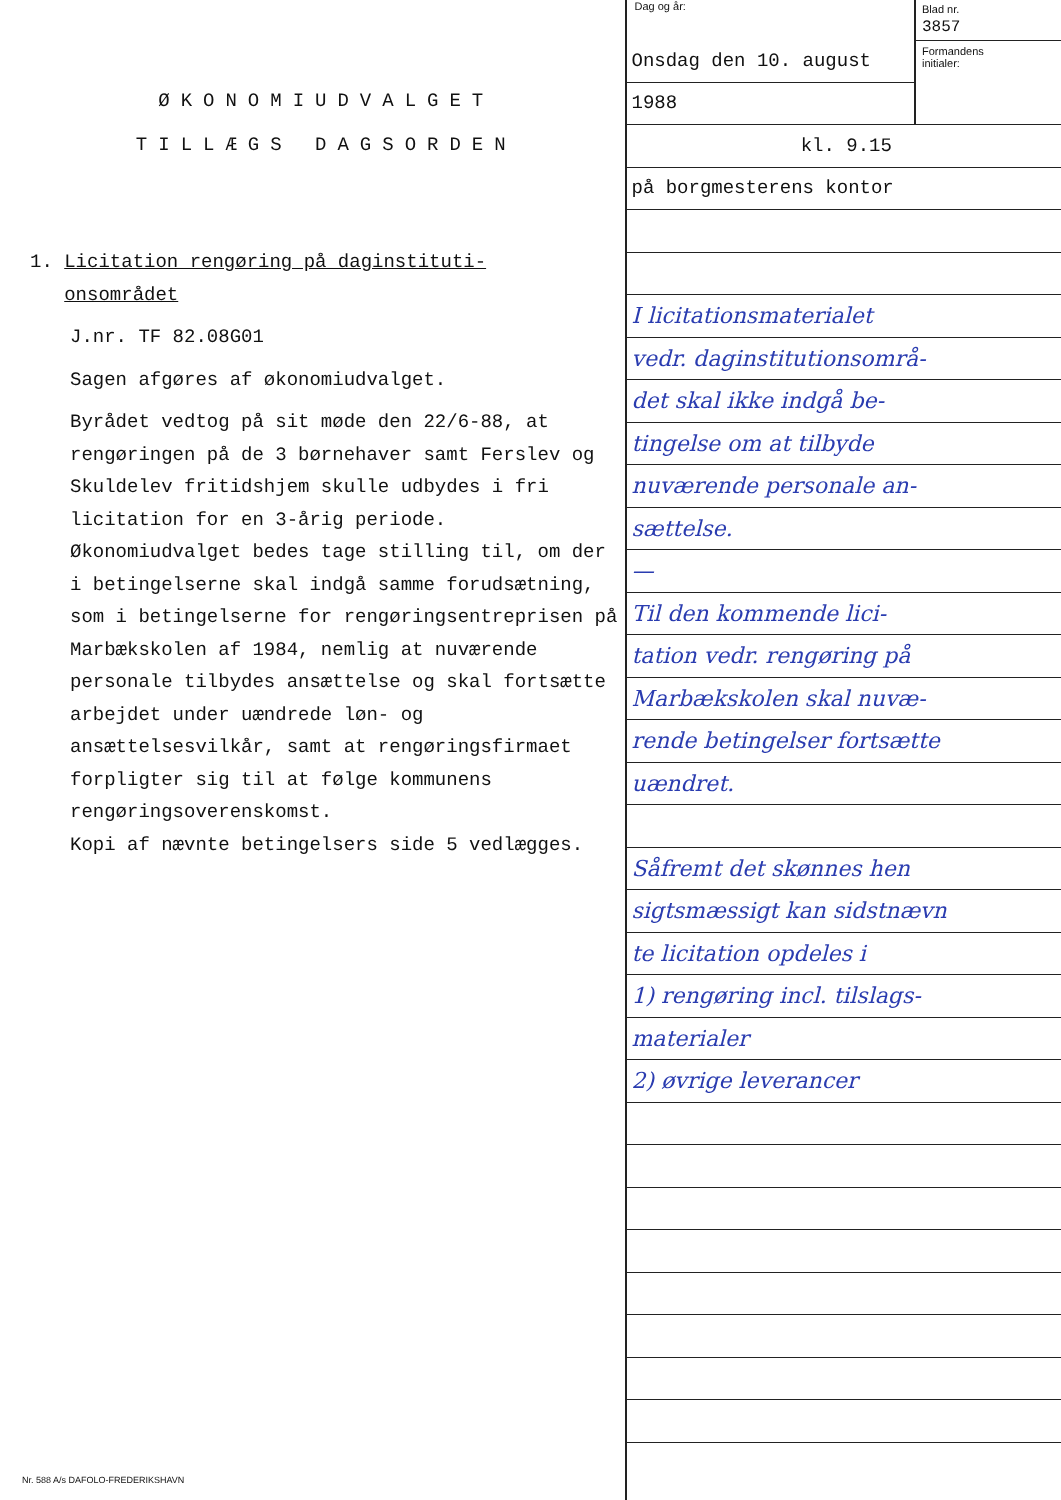ØKONOMIUDVALGET
TILLÆGS DAGSORDEN
1. Licitation rengøring på daginstituti-
onsområdet
J.nr. TF 82.08G01
Sagen afgøres af økonomiudvalget.
Byrådet vedtog på sit møde den 22/6-88, at rengøringen på de 3 børnehaver samt Ferslev og Skuldelev fritidshjem skulle udbydes i fri licitation for en 3-årig periode.
Økonomiudvalget bedes tage stilling til, om der i betingelserne skal indgå samme forudsætning, som i betingelserne for rengøringsentreprisen på Marbækskolen af 1984, nemlig at nuværende personale tilbydes ansættelse og skal fortsætte arbejdet under uændrede løn- og ansættelsesvilkår, samt at rengøringsfirmaet forpligter sig til at følge kommunens rengøringsoverenskomst.
Kopi af nævnte betingelsers side 5 vedlægges.
Dag og år:
Onsdag den 10. august
1988
Blad nr.
3857
Formandens
initialer:
kl. 9.15
på borgmesterens kontor
I licitationsmaterialet
vedr. daginstitutionsområ-
det skal ikke indgå be-
tingelse om at tilbyde
nuværende personale an-
sættelse.
—
Til den kommende lici-
tation vedr. rengøring på
Marbækskolen skal nuvæ-
rende betingelser fortsætte
uændret.
Såfremt det skønnes hen
sigtsmæssigt kan sidstnævn
te licitation opdeles i
1) rengøring incl. tilslags-
materialer
2) øvrige leverancer
Nr. 588 A/s DAFOLO-FREDERIKSHAVN